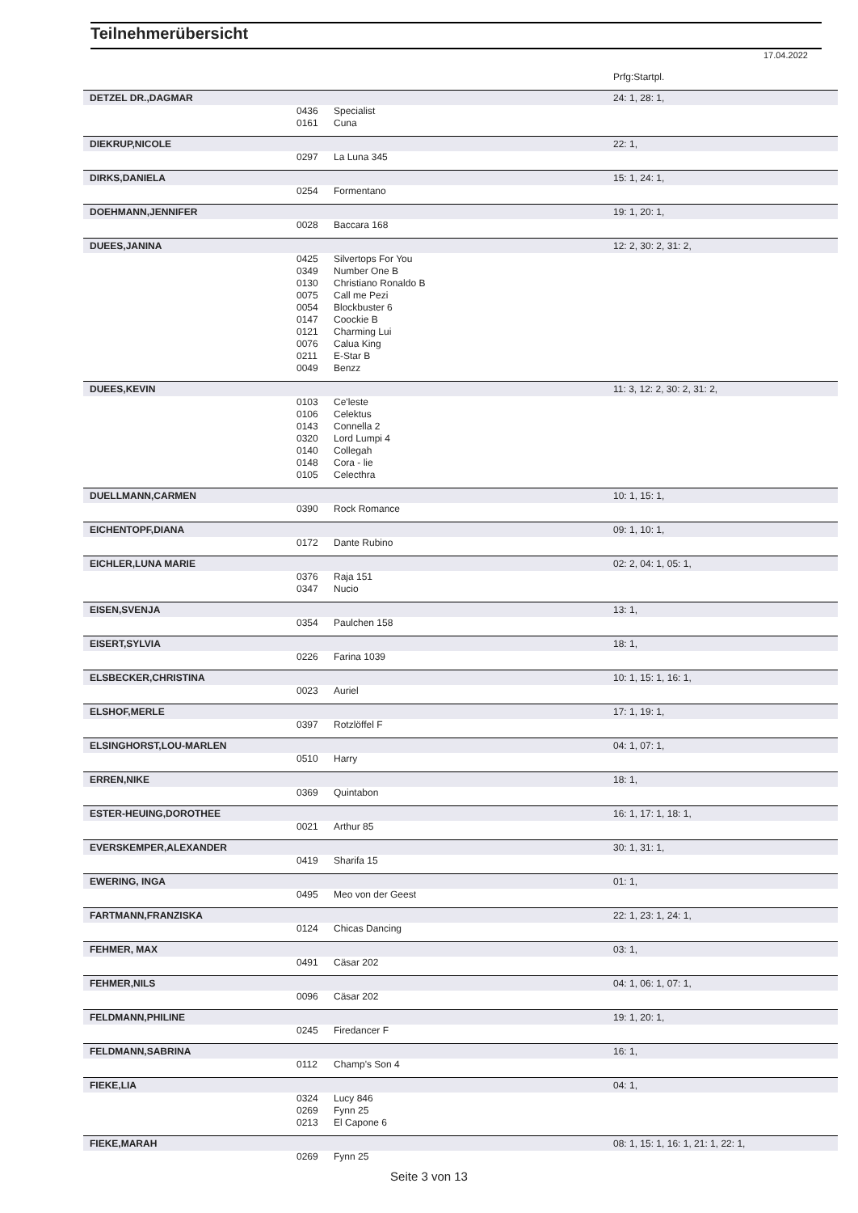Teilnehmerübersicht
17.04.2022
| | | | Prfg:Startpl. |
| DETZEL DR.,DAGMAR | | | 24: 1, 28: 1, |
| | 0436 | Specialist | |
| | 0161 | Cuna | |
| DIEKRUP,NICOLE | | | 22: 1, |
| | 0297 | La Luna 345 | |
| DIRKS,DANIELA | | | 15: 1, 24: 1, |
| | 0254 | Formentano | |
| DOEHMANN,JENNIFER | | | 19: 1, 20: 1, |
| | 0028 | Baccara 168 | |
| DUEES,JANINA | | | 12: 2, 30: 2, 31: 2, |
| | 0425 | Silvertops For You | |
| | 0349 | Number One B | |
| | 0130 | Christiano Ronaldo B | |
| | 0075 | Call me Pezi | |
| | 0054 | Blockbuster 6 | |
| | 0147 | Coockie B | |
| | 0121 | Charming Lui | |
| | 0076 | Calua King | |
| | 0211 | E-Star B | |
| | 0049 | Benzz | |
| DUEES,KEVIN | | | 11: 3, 12: 2, 30: 2, 31: 2, |
| | 0103 | Ce'leste | |
| | 0106 | Celektus | |
| | 0143 | Connella 2 | |
| | 0320 | Lord Lumpi 4 | |
| | 0140 | Collegah | |
| | 0148 | Cora - lie | |
| | 0105 | Celecthra | |
| DUELLMANN,CARMEN | | | 10: 1, 15: 1, |
| | 0390 | Rock Romance | |
| EICHENTOPF,DIANA | | | 09: 1, 10: 1, |
| | 0172 | Dante Rubino | |
| EICHLER,LUNA MARIE | | | 02: 2, 04: 1, 05: 1, |
| | 0376 | Raja 151 | |
| | 0347 | Nucio | |
| EISEN,SVENJA | | | 13: 1, |
| | 0354 | Paulchen 158 | |
| EISERT,SYLVIA | | | 18: 1, |
| | 0226 | Farina 1039 | |
| ELSBECKER,CHRISTINA | | | 10: 1, 15: 1, 16: 1, |
| | 0023 | Auriel | |
| ELSHOF,MERLE | | | 17: 1, 19: 1, |
| | 0397 | Rotzlöffel F | |
| ELSINGHORST,LOU-MARLEN | | | 04: 1, 07: 1, |
| | 0510 | Harry | |
| ERREN,NIKE | | | 18: 1, |
| | 0369 | Quintabon | |
| ESTER-HEUING,DOROTHEE | | | 16: 1, 17: 1, 18: 1, |
| | 0021 | Arthur 85 | |
| EVERSKEMPER,ALEXANDER | | | 30: 1, 31: 1, |
| | 0419 | Sharifa 15 | |
| EWERING, INGA | | | 01: 1, |
| | 0495 | Meo von der Geest | |
| FARTMANN,FRANZISKA | | | 22: 1, 23: 1, 24: 1, |
| | 0124 | Chicas Dancing | |
| FEHMER, MAX | | | 03: 1, |
| | 0491 | Cäsar 202 | |
| FEHMER,NILS | | | 04: 1, 06: 1, 07: 1, |
| | 0096 | Cäsar 202 | |
| FELDMANN,PHILINE | | | 19: 1, 20: 1, |
| | 0245 | Firedancer F | |
| FELDMANN,SABRINA | | | 16: 1, |
| | 0112 | Champ's Son 4 | |
| FIEKE,LIA | | | 04: 1, |
| | 0324 | Lucy 846 | |
| | 0269 | Fynn 25 | |
| | 0213 | El Capone 6 | |
| FIEKE,MARAH | | | 08: 1, 15: 1, 16: 1, 21: 1, 22: 1, |
| | 0269 | Fynn 25 | |
Seite 3 von 13